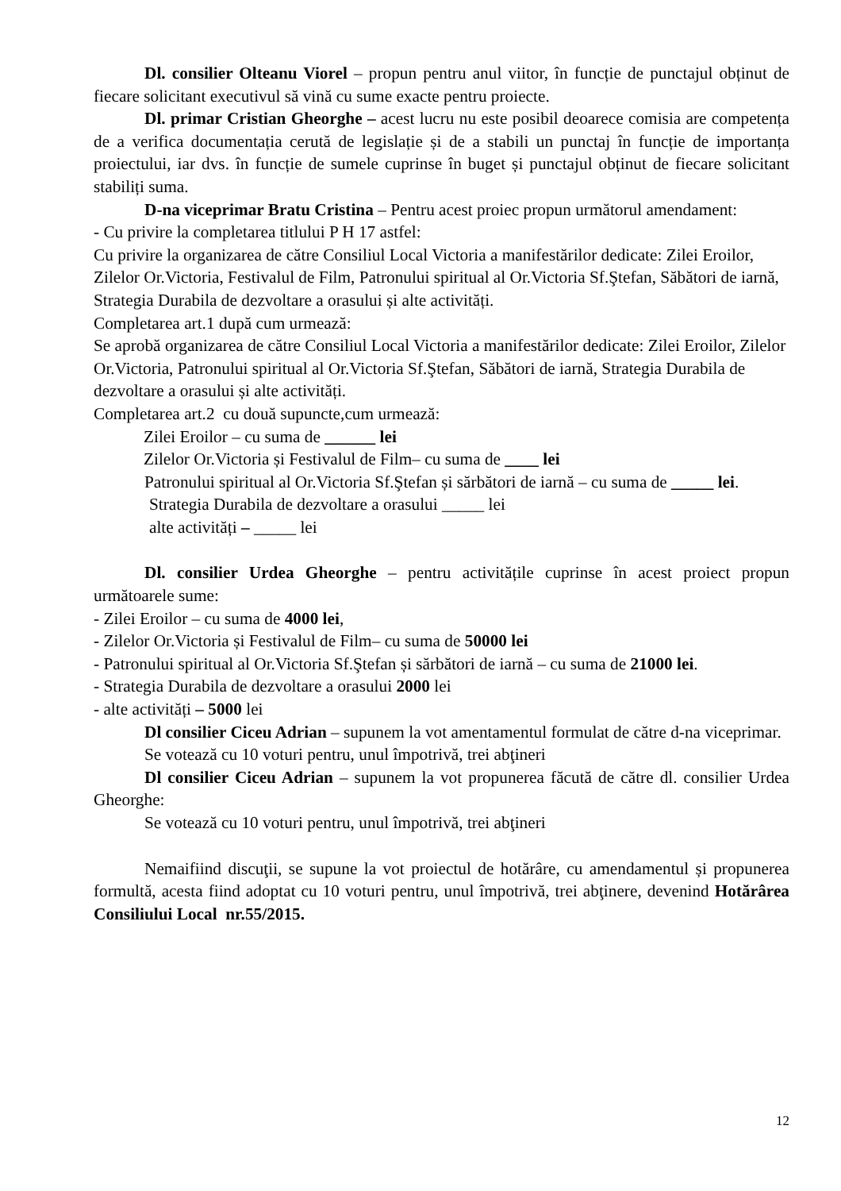Dl. consilier Olteanu Viorel – propun pentru anul viitor, în funcție de punctajul obținut de fiecare solicitant executivul să vină cu sume exacte pentru proiecte.
Dl. primar Cristian Gheorghe – acest lucru nu este posibil deoarece comisia are competența de a verifica documentația cerută de legislație și de a stabili un punctaj în funcție de importanța proiectului, iar dvs. în funcție de sumele cuprinse în buget și punctajul obținut de fiecare solicitant stabiliți suma.
D-na viceprimar Bratu Cristina – Pentru acest proiec propun următorul amendament:
- Cu privire la completarea titlului P H 17 astfel:
Cu privire la organizarea de către Consiliul Local Victoria a manifestărilor dedicate: Zilei Eroilor, Zilelor Or.Victoria, Festivalul de Film, Patronului spiritual al Or.Victoria Sf.Ştefan, Săbători de iarnă, Strategia Durabila de dezvoltare a orasului și alte activități.
Completarea art.1 după cum urmează:
Se aprobă organizarea de către Consiliul Local Victoria a manifestărilor dedicate: Zilei Eroilor, Zilelor Or.Victoria, Patronului spiritual al Or.Victoria Sf.Ştefan, Săbători de iarnă, Strategia Durabila de dezvoltare a orasului și alte activități.
Completarea art.2 cu două supuncte,cum urmează:
Zilei Eroilor – cu suma de ______ lei
Zilelor Or.Victoria și Festivalul de Film– cu suma de ____ lei
Patronului spiritual al Or.Victoria Sf.Ştefan și sărbători de iarnă – cu suma de _____ lei.
Strategia Durabila de dezvoltare a orasului _____ lei
alte activități – _____ lei
Dl. consilier Urdea Gheorghe – pentru activitățile cuprinse în acest proiect propun următoarele sume:
- Zilei Eroilor – cu suma de 4000 lei,
- Zilelor Or.Victoria și Festivalul de Film– cu suma de 50000 lei
- Patronului spiritual al Or.Victoria Sf.Ştefan și sărbători de iarnă – cu suma de 21000 lei.
- Strategia Durabila de dezvoltare a orasului 2000 lei
- alte activități – 5000 lei
Dl consilier Ciceu Adrian – supunem la vot amentamentul formulat de către d-na viceprimar.
Se votează cu 10 voturi pentru, unul împotrivă, trei abţineri
Dl consilier Ciceu Adrian – supunem la vot propunerea făcută de către dl. consilier Urdea Gheorghe:
Se votează cu 10 voturi pentru, unul împotrivă, trei abţineri
Nemaifiind discuţii, se supune la vot proiectul de hotărâre, cu amendamentul și propunerea formultă, acesta fiind adoptat cu 10 voturi pentru, unul împotrivă, trei abţinere, devenind Hotărârea Consiliului Local nr.55/2015.
12